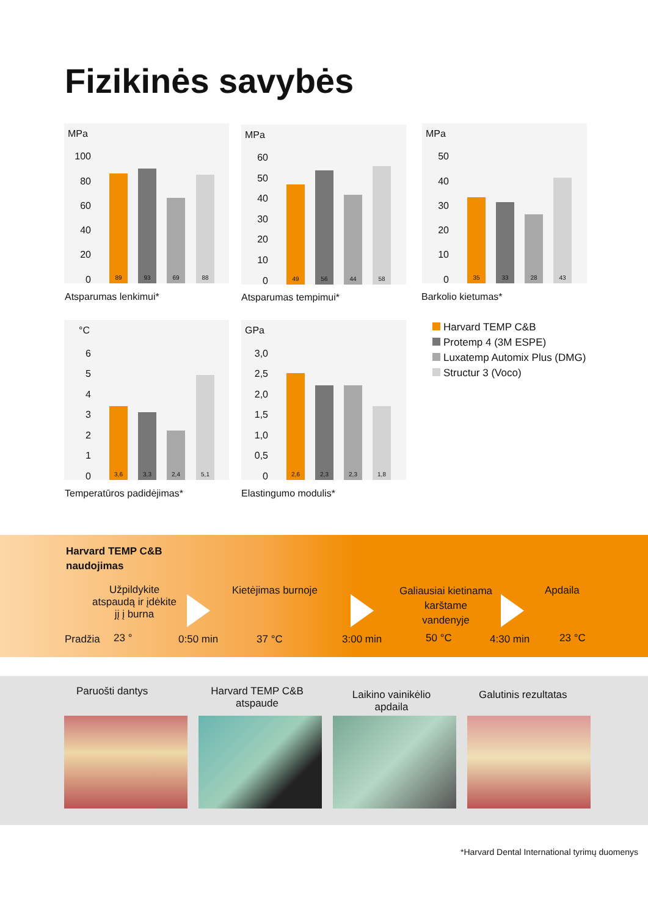Fizikinės savybės
MPa
100
80
60
40
20
0 89 93 69 88
Atsparumas lenkimui*
MPa
60
50
40
30
20
10
0 49 56 44 58
Atsparumas tempimui*
MPa
50
40
30
20
10
0 35 33 28 43
Barkolio kietumas*
Harvard TEMP C&B
Protemp 4 (3M ESPE)
Luxatemp Automix Plus (DMG)
Structur 3 (Voco)
°C
6
5
4
3
2
1
0 3,6 3,3 2,4 5,1
Temperatūros padidėjimas*
GPa
3,0
2,5
2,0
1,5
1,0
0,5
0 2,6 2,3 2,3 1,8
Elastingumo modulis*
Harvard TEMP C&B
naudojimas
Užpildykite
atspaudą ir įdėkite
jį į burna
Kietėjimas burnoje
Galiausiai kietinama
karštame
vandenyje
Apdaila
Pradžia 23 ° 0:50 min 37 °C 3:00 min 50 °C 4:30 min 23 °C
Paruošti dantys
Harvard TEMP C&B
atspaude
Laikino vainikėlio
apdaila
Galutinis rezultatas
*Harvard Dental International tyrimų duomenys